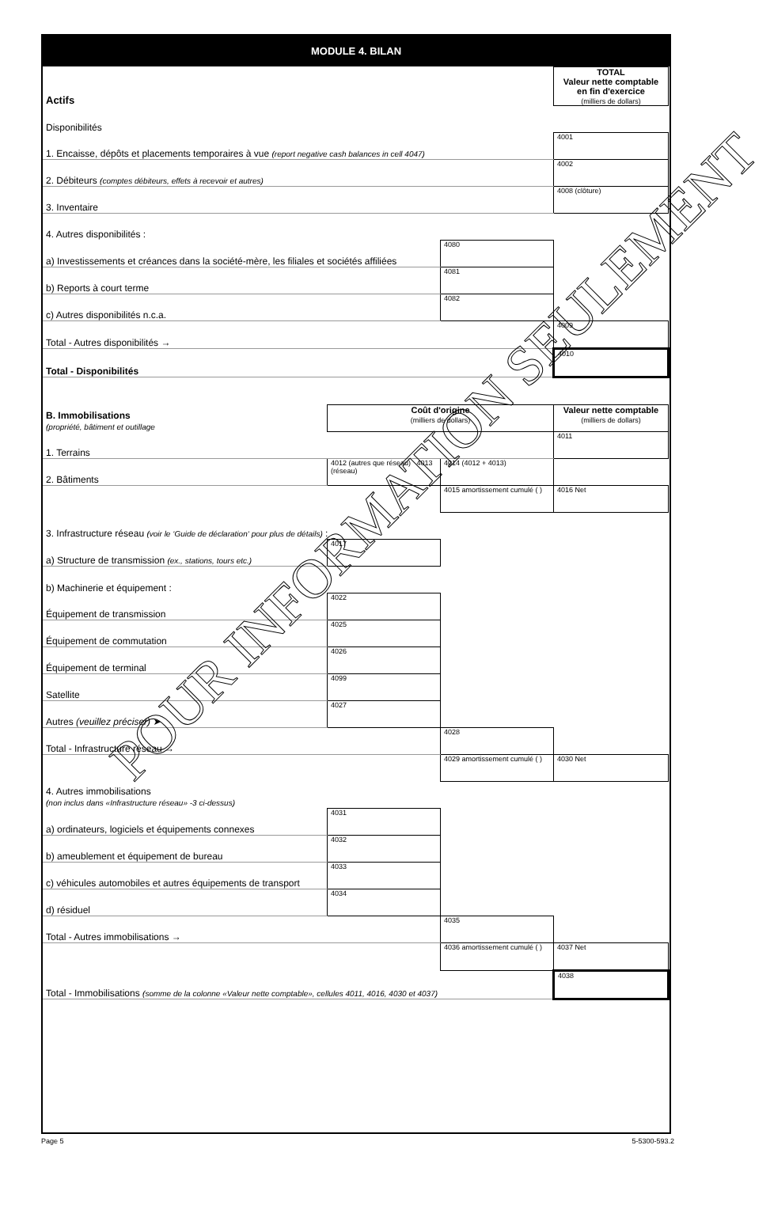MODULE 4. BILAN
| Actifs | | | TOTAL Valeur nette comptable en fin d'exercice (milliers de dollars) |
| Disponibilités | | | |
| 1. Encaisse, dépôts et placements temporaires à vue (report negative cash balances in cell 4047) | | | 4001 |
| 2. Débiteurs (comptes débiteurs, effets à recevoir et autres) | | | 4002 |
| 3. Inventaire | | | 4008 (clôture) |
| 4. Autres disponibilités : | | | |
| a) Investissements et créances dans la société-mère, les filiales et sociétés affiliées | | 4080 | |
| b) Reports à court terme | | 4081 | |
| c) Autres disponibilités n.c.a. | | 4082 | |
| Total - Autres disponibilités → | | | 4009 |
| Total - Disponibilités | | | 4010 |
| B. Immobilisations (propriété, bâtiment et outillage | Coût d'origine (milliers de dollars) | | Valeur nette comptable (milliers de dollars) |
| 1. Terrains | | | 4011 |
| 2. Bâtiments | 4012 (autres que réseau) 4013 (réseau) | 4014 (4012 + 4013) | |
| | | 4015 amortissement cumulé ( ) | 4016 Net |
| 3. Infrastructure réseau (voir le ‘Guide de déclaration‘ pour plus de détails) : | | | |
| a) Structure de transmission (ex., stations, tours etc.) | 4017 | | |
| b) Machinerie et équipement : | | | |
| Équipement de transmission | 4022 | | |
| Équipement de commutation | 4025 | | |
| Équipement de terminal | 4026 | | |
| Satellite | 4099 | | |
| Autres (veuillez préciser) ➤ | 4027 | | |
| Total - Infrastructure réseau → | | 4028 | |
| | | 4029 amortissement cumulé ( ) | 4030 Net |
| 4. Autres immobilisations (non inclus dans «Infrastructure réseau» -3 ci-dessus) | | | |
| a) ordinateurs, logiciels et équipements connexes | 4031 | | |
| b) ameublement et équipement de bureau | 4032 | | |
| c) véhicules automobiles et autres équipements de transport | 4033 | | |
| d) résiduel | 4034 | | |
| Total - Autres immobilisations → | | 4035 | |
| | | 4036 amortissement cumulé ( ) | 4037 Net |
| Total - Immobilisations (somme de la colonne «Valeur nette comptable», cellules 4011, 4016, 4030 et 4037) | | | 4038 |
POUR INFORMATION SEULEMENT
Page 5 5-5300-593.2